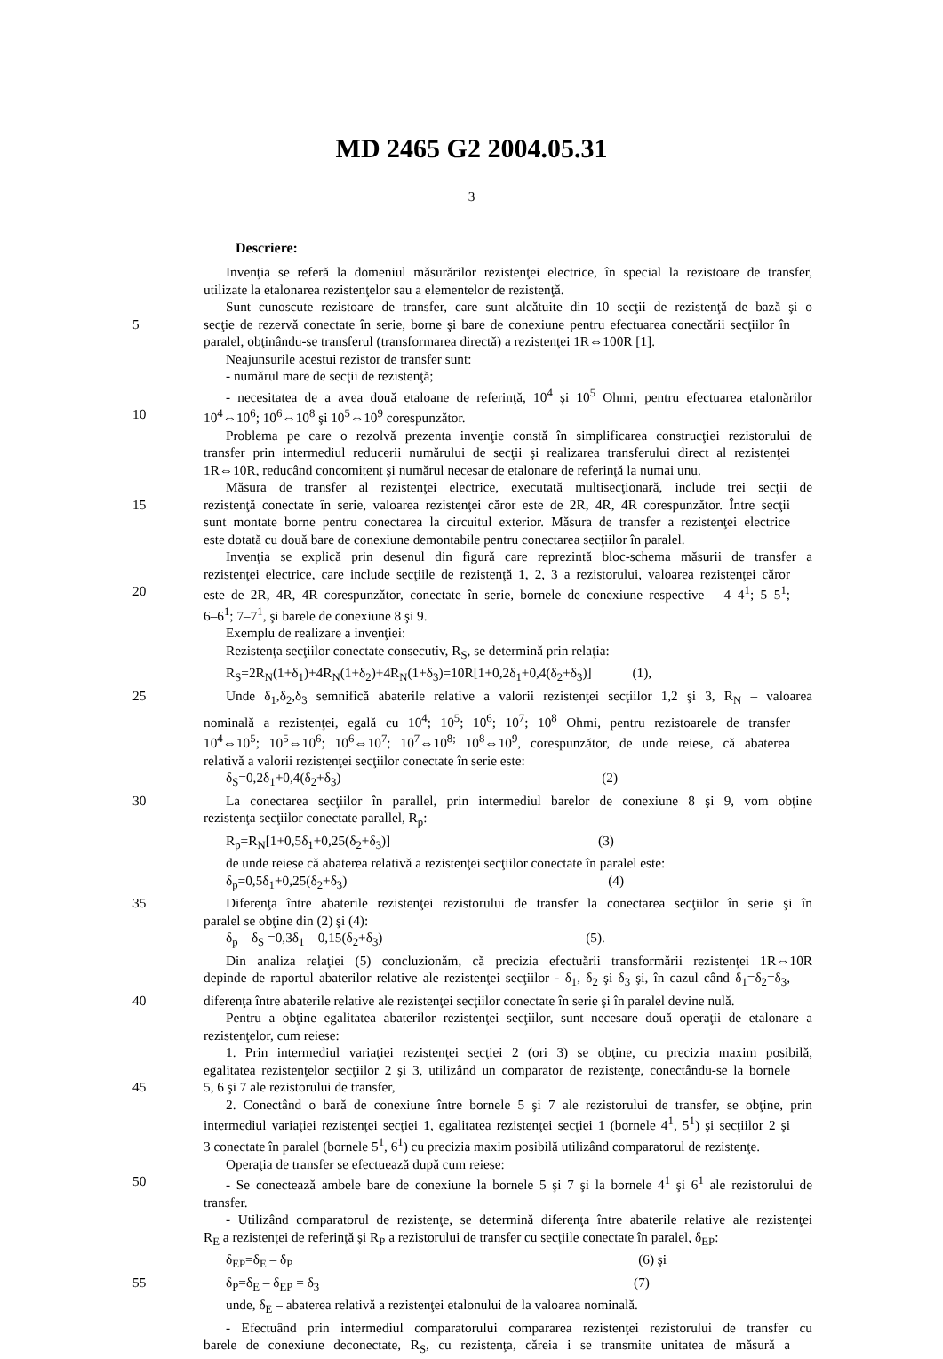MD 2465 G2 2004.05.31
3
Descriere:
Invenţia se referă la domeniul măsurărilor rezistenţei electrice, în special la rezistoare de transfer,
utilizate la etalonarea rezistenţelor sau a elementelor de rezistenţă.
Sunt cunoscute rezistoare de transfer, care sunt alcătuite din 10 secţii de rezistenţă de bază şi o
5 secţie de rezervă conectate în serie, borne şi bare de conexiune pentru efectuarea conectării secţiilor în
paralel, obţinându-se transferul (transformarea directă) a rezistenţei 1R⇔100R [1].
Neajunsurile acestui rezistor de transfer sunt:
- numărul mare de secţii de rezistenţă;
- necesitatea de a avea două etaloane de referinţă, 10<sup>4</sup> şi 10<sup>5</sup> Ohmi, pentru efectuarea etalonărilor
10 10<sup>4</sup>⇔10<sup>6</sup>; 10<sup>6</sup>⇔10<sup>8</sup> şi 10<sup>5</sup>⇔10<sup>9</sup> corespunzător.
Problema pe care o rezolvă prezenta invenţie constă în simplificarea construcţiei rezistorului de
transfer prin intermediul reducerii numărului de secţii şi realizarea transferului direct al rezistenţei
1R⇔10R, reducând concomitent şi numărul necesar de etalonare de referinţă la numai unu.
Măsura de transfer al rezistenţei electrice, executată multisecţionară, include trei secţii de
15 rezistenţă conectate în serie, valoarea rezistenţei căror este de 2R, 4R, 4R corespunzător. Între secţii
sunt montate borne pentru conectarea la circuitul exterior. Măsura de transfer a rezistenţei electrice
este dotată cu două bare de conexiune demontabile pentru conectarea secţiilor în paralel.
Invenţia se explică prin desenul din figură care reprezintă bloc-schema măsurii de transfer a
rezistenţei electrice, care include secţiile de rezistenţă 1, 2, 3 a rezistorului, valoarea rezistenţei căror
20 este de 2R, 4R, 4R corespunzător, conectate în serie, bornele de conexiune respective – 4–4<sup>1</sup>; 5–5<sup>1</sup>;
6–6<sup>1</sup>; 7–7<sup>1</sup>, şi barele de conexiune 8 şi 9.
Exemplu de realizare a invenţiei:
Rezistenţa secţiilor conectate consecutiv, R<sub>S</sub>, se determină prin relaţia:
R<sub>S</sub>=2R<sub>N</sub>(1+δ<sub>1</sub>)+4R<sub>N</sub>(1+δ<sub>2</sub>)+4R<sub>N</sub>(1+δ<sub>3</sub>)=10R[1+0,2δ<sub>1</sub>+0,4(δ<sub>2</sub>+δ<sub>3</sub>)] (1),
25 Unde δ<sub>1</sub>,δ<sub>2</sub>,δ<sub>3</sub> semnifică abaterile relative a valorii rezistenţei secţiilor 1,2 şi 3, R<sub>N</sub> – valoarea
nominală a rezistenţei, egală cu 10<sup>4</sup>; 10<sup>5</sup>; 10<sup>6</sup>; 10<sup>7</sup>; 10<sup>8</sup> Ohmi, pentru rezistoarele de transfer
10<sup>4</sup>⇔10<sup>5</sup>; 10<sup>5</sup>⇔10<sup>6</sup>; 10<sup>6</sup>⇔10<sup>7</sup>; 10<sup>7</sup>⇔10<sup>8;</sup> 10<sup>8</sup>⇔10<sup>9</sup>, corespunzător, de unde reiese, că abaterea
relativă a valorii rezistenţei secţiilor conectate în serie este:
δ<sub>S</sub>=0,2δ<sub>1</sub>+0,4(δ<sub>2</sub>+δ<sub>3</sub>) (2)
30 La conectarea secţiilor în parallel, prin intermediul barelor de conexiune 8 şi 9, vom obţine
rezistenţa secţiilor conectate parallel, R<sub>p</sub>:
R<sub>p</sub>=R<sub>N</sub>[1+0,5δ<sub>1</sub>+0,25(δ<sub>2</sub>+δ<sub>3</sub>)] (3)
de unde reiese că abaterea relativă a rezistenţei secţiilor conectate în paralel este:
δ<sub>p</sub>=0,5δ<sub>1</sub>+0,25(δ<sub>2</sub>+δ<sub>3</sub>) (4)
35 Diferenţa între abaterile rezistenţei rezistorului de transfer la conectarea secţiilor în serie şi în
paralel se obţine din (2) şi (4):
δ<sub>p</sub> – δ<sub>S</sub> =0,3δ<sub>1</sub> – 0,15(δ<sub>2</sub>+δ<sub>3</sub>) (5).
Din analiza relaţiei (5) concluzionăm, că precizia efectuării transformării rezistenţei 1R⇔10R
depinde de raportul abaterilor relative ale rezistenţei secţiilor - δ<sub>1</sub>, δ<sub>2</sub> şi δ<sub>3</sub> şi, în cazul când δ<sub>1</sub>=δ<sub>2</sub>=δ<sub>3</sub>,
40 diferenţa între abaterile relative ale rezistenţei secţiilor conectate în serie şi în paralel devine nulă.
Pentru a obţine egalitatea abaterilor rezistenţei secţiilor, sunt necesare două operaţii de etalonare a
rezistenţelor, cum reiese:
1. Prin intermediul variaţiei rezistenţei secţiei 2 (ori 3) se obţine, cu precizia maxim posibilă,
egalitatea rezistenţelor secţiilor 2 şi 3, utilizând un comparator de rezistenţe, conectându-se la bornele
45 5, 6 şi 7 ale rezistorului de transfer,
2. Conectând o bară de conexiune între bornele 5 şi 7 ale rezistorului de transfer, se obţine, prin
intermediul variaţiei rezistenţei secţiei 1, egalitatea rezistenţei secţiei 1 (bornele 4<sup>1</sup>, 5<sup>1</sup>) şi secţiilor 2 şi
3 conectate în paralel (bornele 5<sup>1</sup>, 6<sup>1</sup>) cu precizia maxim posibilă utilizând comparatorul de rezistenţe.
Operaţia de transfer se efectuează după cum reiese:
50 - Se conectează ambele bare de conexiune la bornele 5 şi 7 şi la bornele 4<sup>1</sup> şi 6<sup>1</sup> ale rezistorului de
transfer.
- Utilizând comparatorul de rezistenţe, se determină diferenţa între abaterile relative ale rezistenţei
R<sub>E</sub> a rezistenţei de referinţă şi R<sub>P</sub> a rezistorului de transfer cu secţiile conectate în paralel, δ<sub>EP</sub>:
δ<sub>EP</sub>=δ<sub>E</sub> – δ<sub>P</sub> (6) şi
55 δ<sub>P</sub>=δ<sub>E</sub> – δ<sub>EP</sub> = δ<sub>3</sub> (7)
unde, δ<sub>E</sub> – abaterea relativă a rezistenţei etalonului de la valoarea nominală.
- Efectuând prin intermediul comparatorului compararea rezistenţei rezistorului de transfer cu
barele de conexiune deconectate, R<sub>S</sub>, cu rezistenţa, căreia i se transmite unitatea de măsură a